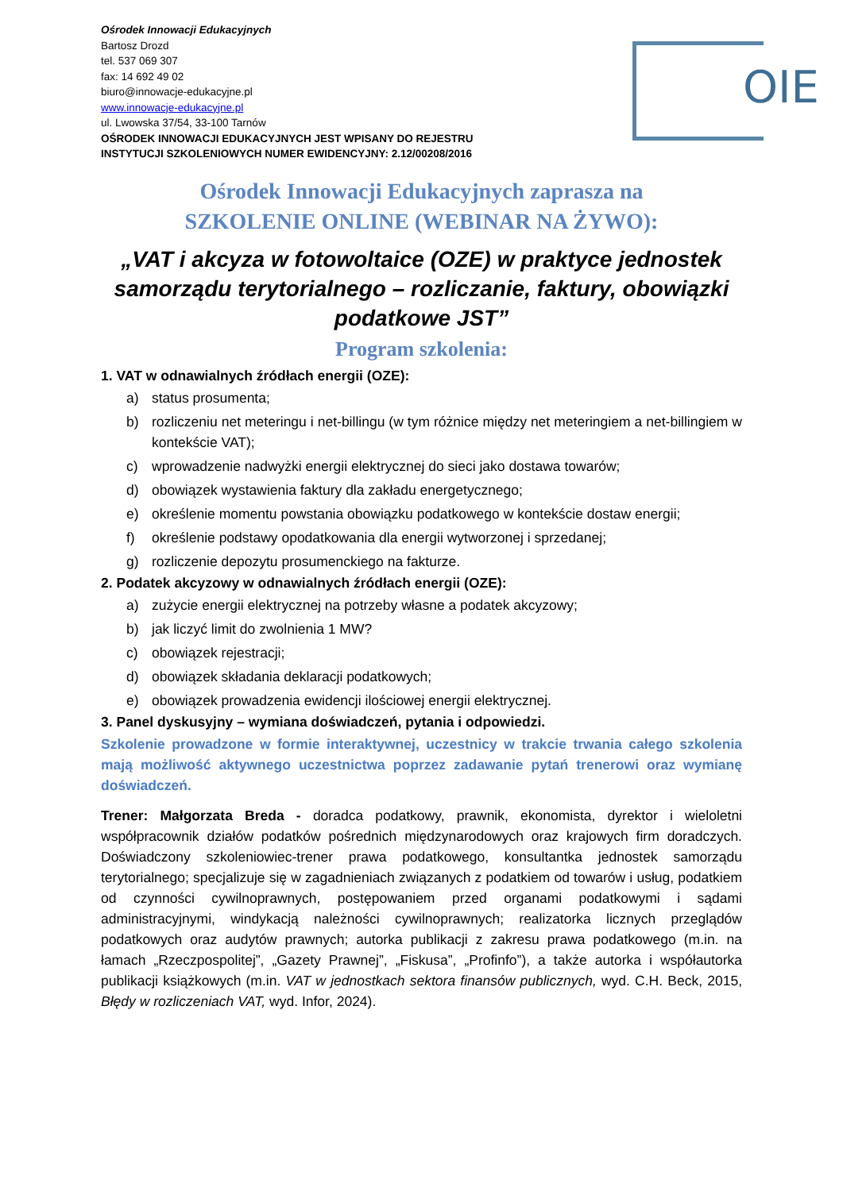OIE
Ośrodek Innowacji Edukacyjnych
Bartosz Drozd
tel. 537 069 307
fax: 14 692 49 02
biuro@innowacje-edukacyjne.pl
www.innowacje-edukacyjne.pl
ul. Lwowska 37/54, 33-100 Tarnów
OŚRODEK INNOWACJI EDUKACYJNYCH JEST WPISANY DO REJESTRU
INSTYTUCJI SZKOLENIOWYCH NUMER EWIDENCYJNY: 2.12/00208/2016
Ośrodek Innowacji Edukacyjnych zaprasza na
SZKOLENIE ONLINE (WEBINAR NA ŻYWO):
„VAT i akcyza w fotowoltaice (OZE) w praktyce jednostek samorządu terytorialnego – rozliczanie, faktury, obowiązki podatkowe JST”
Program szkolenia:
1. VAT w odnawialnych źródłach energii (OZE):
a) status prosumenta;
b) rozliczeniu net meteringu i net-billingu (w tym różnice między net meteringiem a net-billingiem w kontekście VAT);
c) wprowadzenie nadwyżki energii elektrycznej do sieci jako dostawa towarów;
d) obowiązek wystawienia faktury dla zakładu energetycznego;
e) określenie momentu powstania obowiązku podatkowego w kontekście dostaw energii;
f) określenie podstawy opodatkowania dla energii wytworzonej i sprzedanej;
g) rozliczenie depozytu prosumenckiego na fakturze.
2. Podatek akcyzowy w odnawialnych źródłach energii (OZE):
a) zużycie energii elektrycznej na potrzeby własne a podatek akcyzowy;
b) jak liczyć limit do zwolnienia 1 MW?
c) obowiązek rejestracji;
d) obowiązek składania deklaracji podatkowych;
e) obowiązek prowadzenia ewidencji ilościowej energii elektrycznej.
3. Panel dyskusyjny – wymiana doświadczeń, pytania i odpowiedzi.
Szkolenie prowadzone w formie interaktywnej, uczestnicy w trakcie trwania całego szkolenia mają możliwość aktywnego uczestnictwa poprzez zadawanie pytań trenerowi oraz wymianę doświadczeń.
Trener: Małgorzata Breda - doradca podatkowy, prawnik, ekonomista, dyrektor i wieloletni współpracownik działów podatków pośrednich międzynarodowych oraz krajowych firm doradczych. Doświadczony szkoleniowiec-trener prawa podatkowego, konsultantka jednostek samorządu terytorialnego; specjalizuje się w zagadnieniach związanych z podatkiem od towarów i usług, podatkiem od czynności cywilnoprawnych, postępowaniem przed organami podatkowymi i sądami administracyjnymi, windykacją należności cywilnoprawnych; realizatorka licznych przeglądów podatkowych oraz audytów prawnych; autorka publikacji z zakresu prawa podatkowego (m.in. na łamach „Rzeczpospolitej”, „Gazety Prawnej”, „Fiskusa”, „Profinfo”), a także autorka i współautorka publikacji książkowych (m.in. VAT w jednostkach sektora finansów publicznych, wyd. C.H. Beck, 2015, Błędy w rozliczeniach VAT, wyd. Infor, 2024).